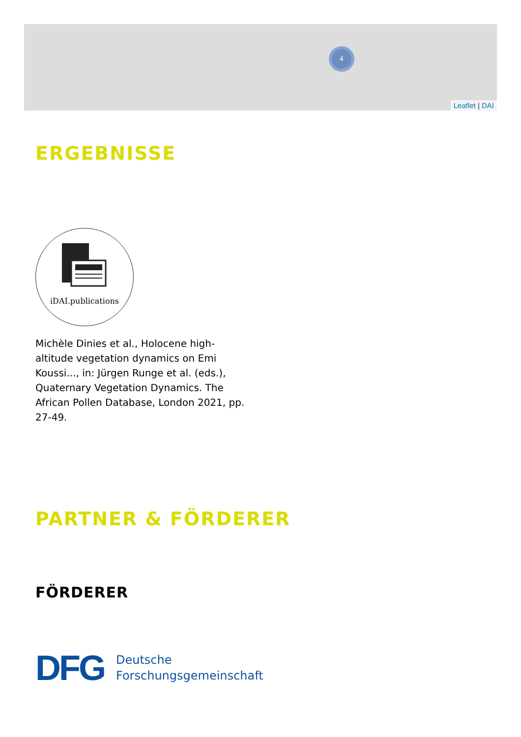4
Leaflet | DAI
ERGEBNISSE
iDAI.publications
Michèle Dinies et al., Holocene high-altitude vegetation dynamics on Emi Koussi..., in: Jürgen Runge et al. (eds.), Quaternary Vegetation Dynamics. The African Pollen Database, London 2021, pp. 27-49.
PARTNER & FÖRDERER
FÖRDERER
DFG Deutsche
Forschungsgemeinschaft